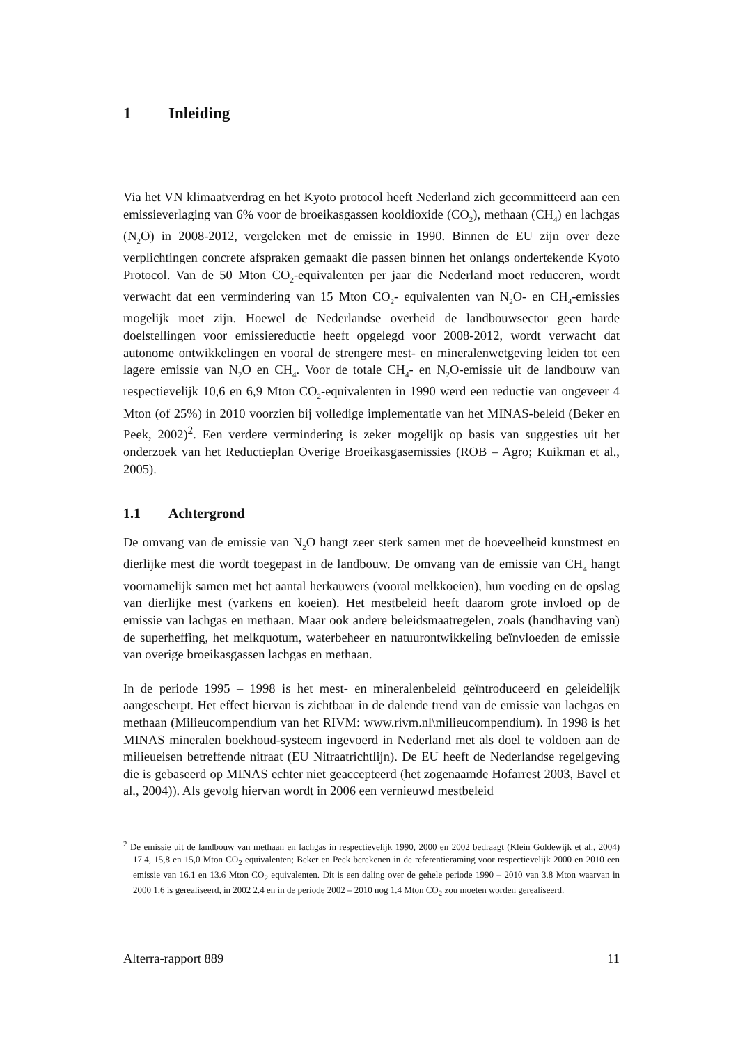1 Inleiding
Via het VN klimaatverdrag en het Kyoto protocol heeft Nederland zich gecommitteerd aan een emissieverlaging van 6% voor de broeikasgassen kooldioxide (CO<sub>2</sub>), methaan (CH<sub>4</sub>) en lachgas (N<sub>2</sub>O) in 2008-2012, vergeleken met de emissie in 1990. Binnen de EU zijn over deze verplichtingen concrete afspraken gemaakt die passen binnen het onlangs ondertekende Kyoto Protocol. Van de 50 Mton CO<sub>2</sub>-equivalenten per jaar die Nederland moet reduceren, wordt verwacht dat een vermindering van 15 Mton CO<sub>2</sub>- equivalenten van N<sub>2</sub>O- en CH<sub>4</sub>-emissies mogelijk moet zijn. Hoewel de Nederlandse overheid de landbouwsector geen harde doelstellingen voor emissiereductie heeft opgelegd voor 2008-2012, wordt verwacht dat autonome ontwikkelingen en vooral de strengere mest- en mineralenwetgeving leiden tot een lagere emissie van N<sub>2</sub>O en CH<sub>4</sub>. Voor de totale CH<sub>4</sub>- en N<sub>2</sub>O-emissie uit de landbouw van respectievelijk 10,6 en 6,9 Mton CO<sub>2</sub>-equivalenten in 1990 werd een reductie van ongeveer 4 Mton (of 25%) in 2010 voorzien bij volledige implementatie van het MINAS-beleid (Beker en Peek, 2002)<sup>2</sup>. Een verdere vermindering is zeker mogelijk op basis van suggesties uit het onderzoek van het Reductieplan Overige Broeikasgasemissies (ROB – Agro; Kuikman et al., 2005).
1.1 Achtergrond
De omvang van de emissie van N<sub>2</sub>O hangt zeer sterk samen met de hoeveelheid kunstmest en dierlijke mest die wordt toegepast in de landbouw. De omvang van de emissie van CH<sub>4</sub> hangt voornamelijk samen met het aantal herkauwers (vooral melkkoeien), hun voeding en de opslag van dierlijke mest (varkens en koeien). Het mestbeleid heeft daarom grote invloed op de emissie van lachgas en methaan. Maar ook andere beleidsmaatregelen, zoals (handhaving van) de superheffing, het melkquotum, waterbeheer en natuurontwikkeling beïnvloeden de emissie van overige broeikasgassen lachgas en methaan.
In de periode 1995 – 1998 is het mest- en mineralenbeleid geïntroduceerd en geleidelijk aangescherpt. Het effect hiervan is zichtbaar in de dalende trend van de emissie van lachgas en methaan (Milieucompendium van het RIVM: www.rivm.nl\milieucompendium). In 1998 is het MINAS mineralen boekhoud-systeem ingevoerd in Nederland met als doel te voldoen aan de milieueisen betreffende nitraat (EU Nitraatrichtlijn). De EU heeft de Nederlandse regelgeving die is gebaseerd op MINAS echter niet geaccepteerd (het zogenaamde Hofarrest 2003, Bavel et al., 2004)). Als gevolg hiervan wordt in 2006 een vernieuwd mestbeleid
<sup>2</sup> De emissie uit de landbouw van methaan en lachgas in respectievelijk 1990, 2000 en 2002 bedraagt (Klein Goldewijk et al., 2004) 17.4, 15,8 en 15,0 Mton CO<sub>2</sub> equivalenten; Beker en Peek berekenen in de referentieraming voor respectievelijk 2000 en 2010 een emissie van 16.1 en 13.6 Mton CO<sub>2</sub> equivalenten. Dit is een daling over de gehele periode 1990 – 2010 van 3.8 Mton waarvan in 2000 1.6 is gerealiseerd, in 2002 2.4 en in de periode 2002 – 2010 nog 1.4 Mton CO<sub>2</sub> zou moeten worden gerealiseerd.
Alterra-rapport 889 11